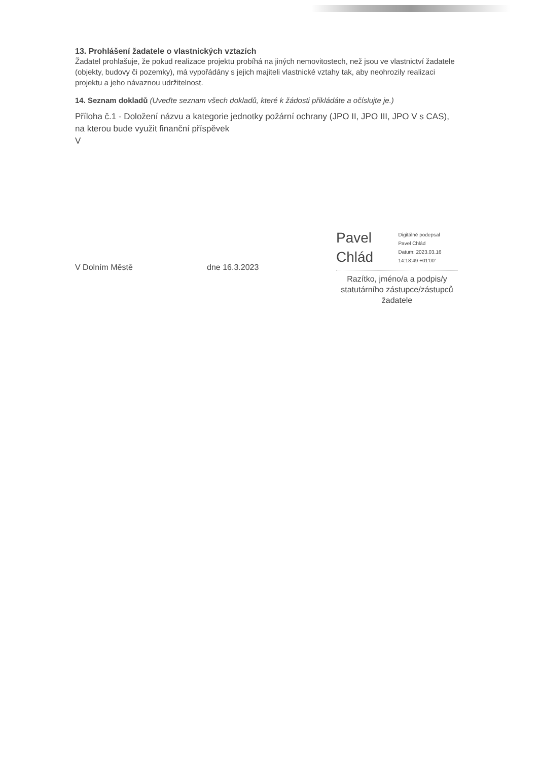13. Prohlášení žadatele o vlastnických vztazích
Žadatel prohlašuje, že pokud realizace projektu probíhá na jiných nemovitostech, než jsou ve vlastnictví žadatele (objekty, budovy či pozemky), má vypořádány s jejich majiteli vlastnické vztahy tak, aby neohrozily realizaci projektu a jeho návaznou udržitelnost.
14. Seznam dokladů (Uveďte seznam všech dokladů, které k žádosti přikládáte a očíslujte je.)
Příloha č.1 - Doložení názvu a kategorie jednotky požární ochrany (JPO II, JPO III, JPO V s CAS), na kterou bude využit finanční příspěvek
V
V Dolním Městě dne 16.3.2023
Pavel Chlád Digitálně podepsal
Pavel Chlád
Datum: 2023.03.16
14:18:49 +01'00'
Razítko, jméno/a a podpis/y statutárního zástupce/zástupců žadatele